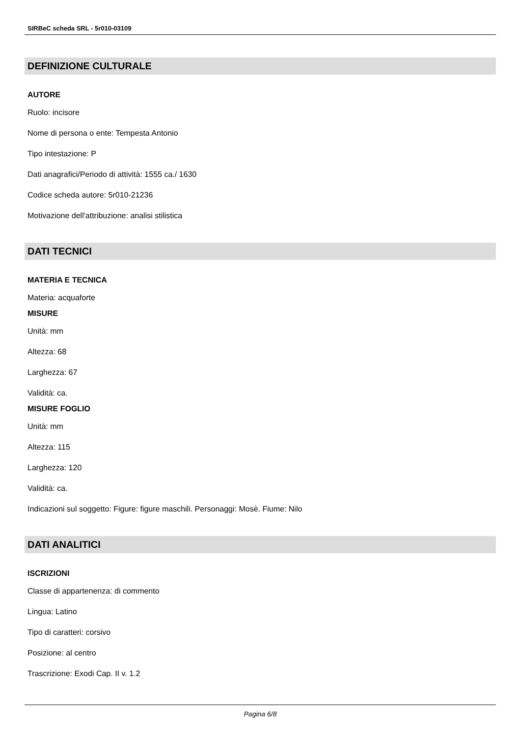SIRBeC scheda SRL - 5r010-03109
DEFINIZIONE CULTURALE
AUTORE
Ruolo: incisore
Nome di persona o ente: Tempesta Antonio
Tipo intestazione: P
Dati anagrafici/Periodo di attività: 1555 ca./ 1630
Codice scheda autore: 5r010-21236
Motivazione dell'attribuzione: analisi stilistica
DATI TECNICI
MATERIA E TECNICA
Materia: acquaforte
MISURE
Unità: mm
Altezza: 68
Larghezza: 67
Validità: ca.
MISURE FOGLIO
Unità: mm
Altezza: 115
Larghezza: 120
Validità: ca.
Indicazioni sul soggetto: Figure: figure maschili. Personaggi: Mosè. Fiume: Nilo
DATI ANALITICI
ISCRIZIONI
Classe di appartenenza: di commento
Lingua: Latino
Tipo di caratteri: corsivo
Posizione: al centro
Trascrizione: Exodi Cap. II v. 1.2
Pagina 6/8